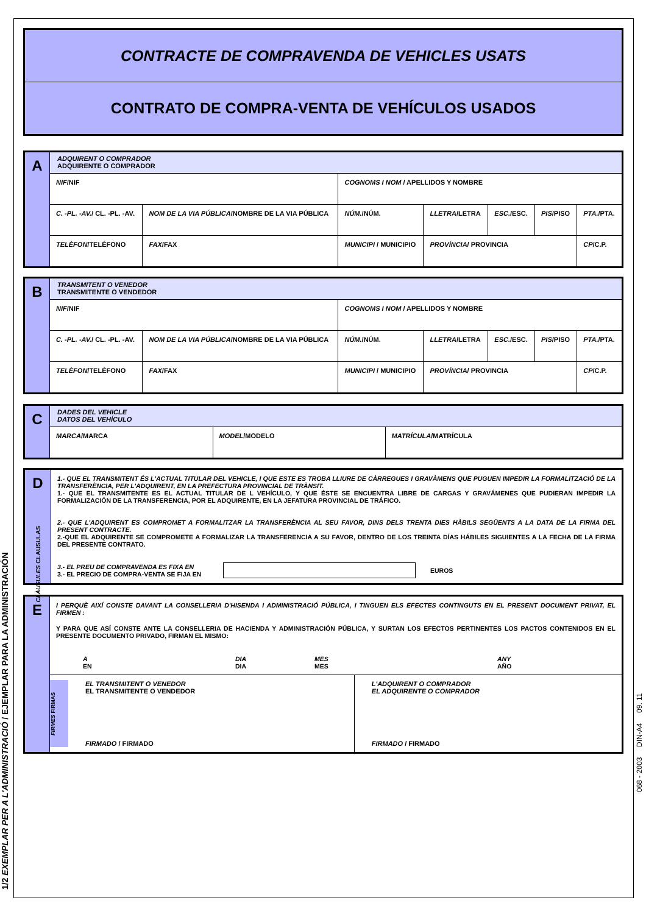1/2 EXEMPLAR PER A L'ADMINISTRACIÓ / EJEMPLAR PARA LA ADMINISTRACIÓN
068 - 2003 DIN-A4 09. 11
CONTRACTE DE COMPRAVENDA DE VEHICLES USATS
CONTRATO DE COMPRA-VENTA DE VEHÍCULOS USADOS
| A | ADQUIRENT O COMPRADOR ADQUIRENTE O COMPRADOR | | | | | | | |
| | NIF /NIF | | COGNOMS I NOM / APELLIDOS Y NOMBRE | | | | | |
| | C. -PL. -AV. / CL. -PL. -AV. | NOM DE LA VIA PÚBLICA /NOMBRE DE LA VIA PÚBLICA | | NÚM. /NÚM. | LLETRA /LETRA | ESC. /ESC. | PIS /PISO | PTA. /PTA. |
| | TELÈFON /TELÉFONO | FAX /FAX | MUNICIPI / MUNICIPIO | | PROVÍNCIA / PROVINCIA | | | CP /C.P. |
| B | TRANSMITENT O VENEDOR TRANSMITENTE O VENDEDOR | | | | | | | |
| | NIF /NIF | | COGNOMS I NOM / APELLIDOS Y NOMBRE | | | | | |
| | C. -PL. -AV. / CL. -PL. -AV. | NOM DE LA VIA PÚBLICA /NOMBRE DE LA VIA PÚBLICA | | NÚM. /NÚM. | LLETRA /LETRA | ESC. /ESC. | PIS /PISO | PTA. /PTA. |
| | TELÈFON /TELÉFONO | FAX /FAX | MUNICIPI / MUNICIPIO | | PROVÍNCIA / PROVINCIA | | | CP /C.P. |
| C | DADES DEL VEHICLE DATOS DEL VEHÍCULO | | |
| | MARCA /MARCA | MODEL /MODELO | MATRÍCULA /MATRÍCULA |
| D CLÀUSULES CLAUSULAS | 1.- QUE EL TRANSMITENT ÉS L'ACTUAL TITULAR DEL VEHICLE, I QUE ESTE ES TROBA LLIURE DE CÀRREGUES I GRAVÀMENS QUE PUGUEN IMPEDIR LA FORMALITZACIÓ DE LA TRANSFERÈNCIA, PER L'ADQUIRENT, EN LA PREFECTURA PROVINCIAL DE TRÀNSIT. 1.- QUE EL TRANSMITENTE ES EL ACTUAL TITULAR DE L VEHÍCULO, Y QUE ÉSTE SE ENCUENTRA LIBRE DE CARGAS Y GRAVÁMENES QUE PUDIERAN IMPEDIR LA FORMALIZACIÓN DE LA TRANSFERENCIA, POR EL ADQUIRENTE, EN LA JEFATURA PROVINCIAL DE TRÁFICO. 2.- QUE L'ADQUIRENT ES COMPROMET A FORMALITZAR LA TRANSFERÈNCIA AL SEU FAVOR, DINS DELS TRENTA DIES HÀBILS SEGÜENTS A LA DATA DE LA FIRMA DEL PRESENT CONTRACTE. 2.-QUE EL ADQUIRENTE SE COMPROMETE A FORMALIZAR LA TRANSFERENCIA A SU FAVOR, DENTRO DE LOS TREINTA DÍAS HÁBILES SIGUIENTES A LA FECHA DE LA FIRMA DEL PRESENTE CONTRATO. 3.- EL PREU DE COMPRAVENDA ES FIXA EN 3.- EL PRECIO DE COMPRA-VENTA SE FIJA EN EUROS |
| E | I PERQUÈ AIXÍ CONSTE DAVANT LA CONSELLERIA D'HISENDA I ADMINISTRACIÓ PÚBLICA, I TINGUEN ELS EFECTES CONTINGUTS EN EL PRESENT DOCUMENT PRIVAT, EL FIRMEN : Y PARA QUE ASÍ CONSTE ANTE LA CONSELLERIA DE HACIENDA Y ADMINISTRACIÓN PÚBLICA, Y SURTAN LOS EFECTOS PERTINENTES LOS PACTOS CONTENIDOS EN EL PRESENTE DOCUMENTO PRIVADO, FIRMAN EL MISMO: A EN DIA DIA MES MES ANY AÑO | |
| | FIRMES FIRMAS EL TRANSMITENT O VENEDOR EL TRANSMITENTE O VENDEDOR FIRMADO / FIRMADO | L'ADQUIRENT O COMPRADOR EL ADQUIRENTE O COMPRADOR FIRMADO / FIRMADO |